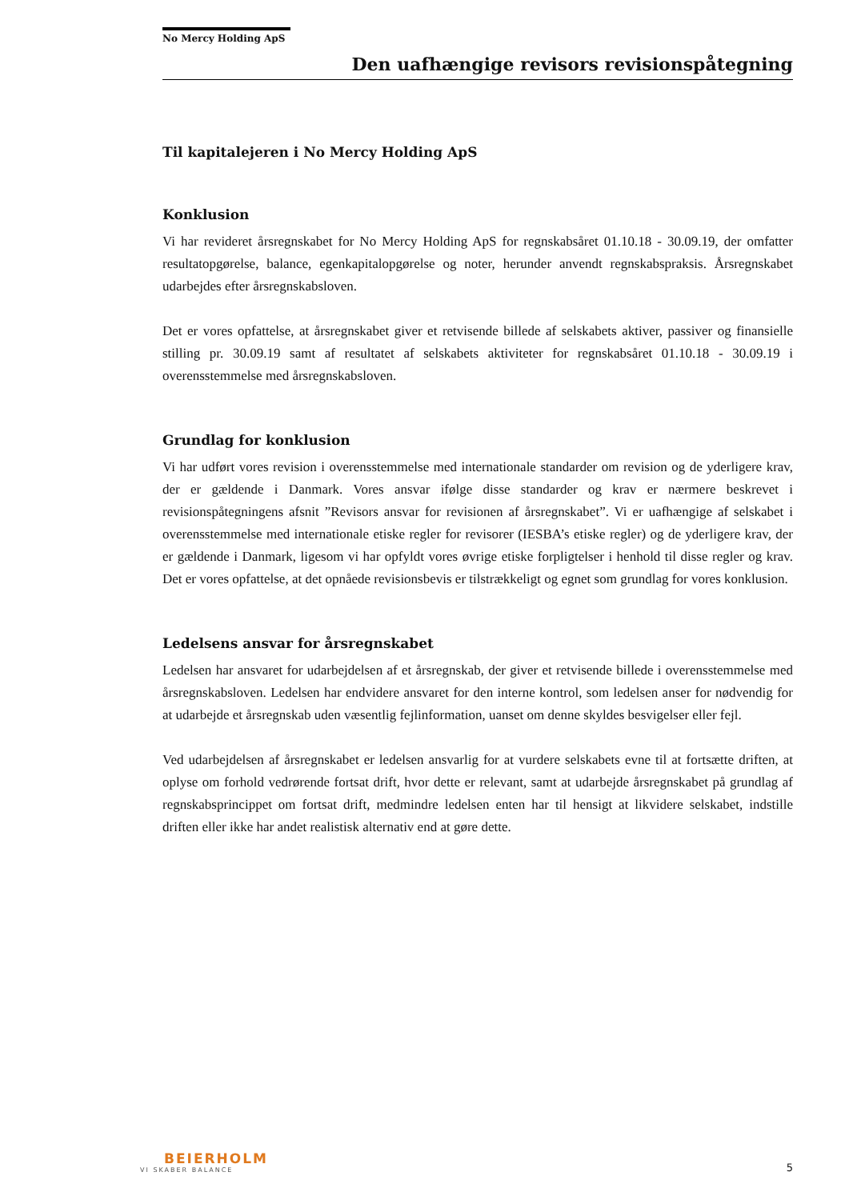No Mercy Holding ApS
Den uafhængige revisors revisionspåtegning
Til kapitalejeren i No Mercy Holding ApS
Konklusion
Vi har revideret årsregnskabet for No Mercy Holding ApS for regnskabsåret 01.10.18 - 30.09.19, der omfatter resultatopgørelse, balance, egenkapitalopgørelse og noter, herunder anvendt regnskabspraksis. Årsregnskabet udarbejdes efter årsregnskabsloven.
Det er vores opfattelse, at årsregnskabet giver et retvisende billede af selskabets aktiver, passiver og finansielle stilling pr. 30.09.19 samt af resultatet af selskabets aktiviteter for regnskabsåret 01.10.18 - 30.09.19 i overensstemmelse med årsregnskabsloven.
Grundlag for konklusion
Vi har udført vores revision i overensstemmelse med internationale standarder om revision og de yderligere krav, der er gældende i Danmark. Vores ansvar ifølge disse standarder og krav er nærmere beskrevet i revisionspåtegningens afsnit ”Revisors ansvar for revisionen af årsregnskabet”. Vi er uafhængige af selskabet i overensstemmelse med internationale etiske regler for revisorer (IESBA’s etiske regler) og de yderligere krav, der er gældende i Danmark, ligesom vi har opfyldt vores øvrige etiske forpligtelser i henhold til disse regler og krav. Det er vores opfattelse, at det opnåede revisionsbevis er tilstrækkeligt og egnet som grundlag for vores konklusion.
Ledelsens ansvar for årsregnskabet
Ledelsen har ansvaret for udarbejdelsen af et årsregnskab, der giver et retvisende billede i overensstemmelse med årsregnskabsloven. Ledelsen har endvidere ansvaret for den interne kontrol, som ledelsen anser for nødvendig for at udarbejde et årsregnskab uden væsentlig fejlinformation, uanset om denne skyldes besvigelser eller fejl.
Ved udarbejdelsen af årsregnskabet er ledelsen ansvarlig for at vurdere selskabets evne til at fortsætte driften, at oplyse om forhold vedrørende fortsat drift, hvor dette er relevant, samt at udarbejde årsregnskabet på grundlag af regnskabsprincippet om fortsat drift, medmindre ledelsen enten har til hensigt at likvidere selskabet, indstille driften eller ikke har andet realistisk alternativ end at gøre dette.
BEIERHOLM
VI SKABER BALANCE
5